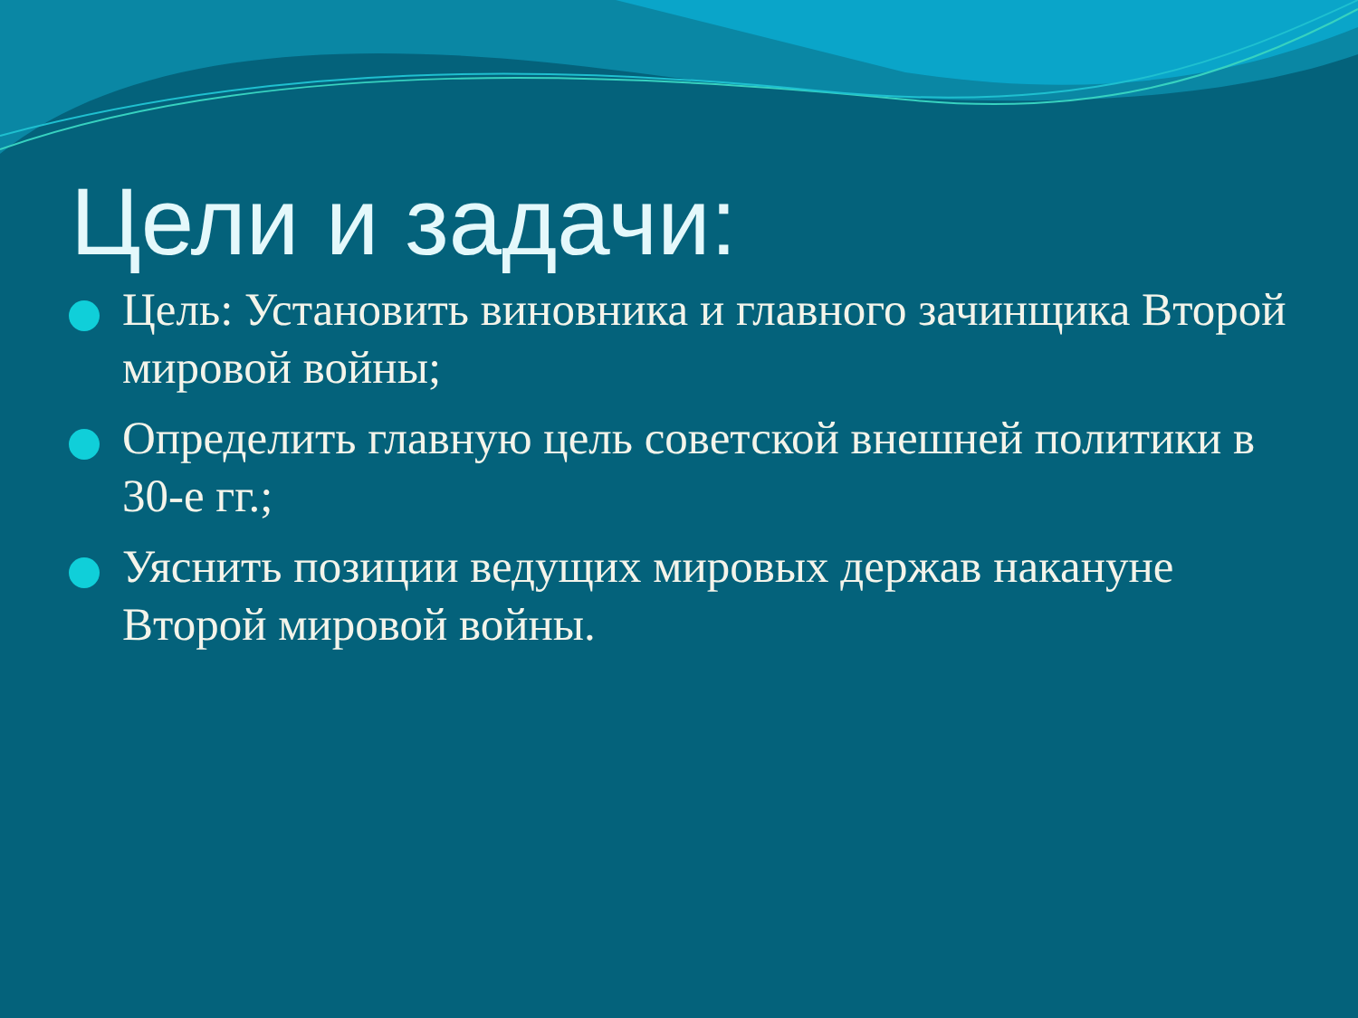Цели и задачи:
Цель: Установить виновника и главного зачинщика Второй мировой войны;
Определить главную цель советской внешней политики в 30-е гг.;
Уяснить позиции ведущих мировых держав накануне Второй мировой войны.